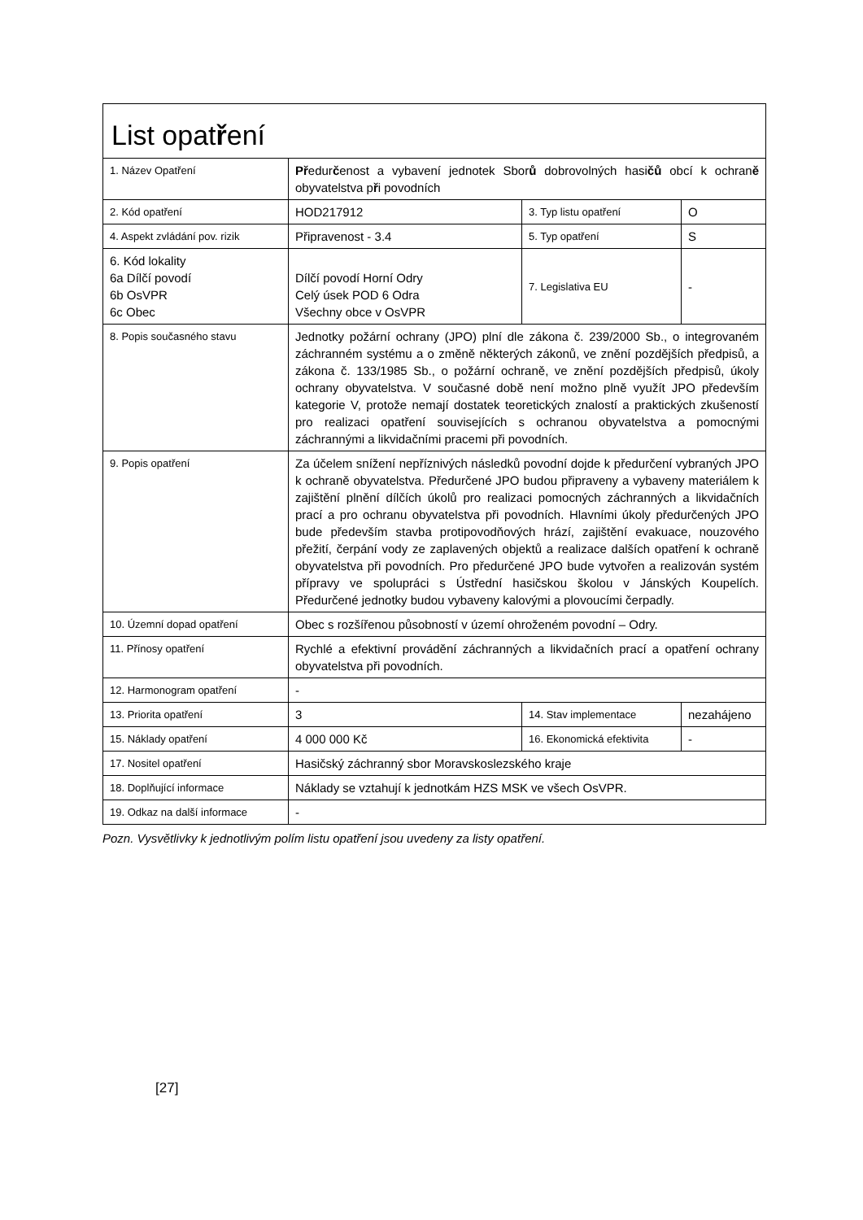| List opat ř ení | | | |
| 1. Název Opatření | Př edur č enost a vybavení jednotek Sbor ů dobrovolných hasi čů obcí k ochran ě obyvatelstva p ř i povodních | | |
| 2. Kód opatření | HOD217912 | 3. Typ listu opatření | O |
| 4. Aspekt zvládání pov. rizik | Připravenost - 3.4 | 5. Typ opatření | S |
| 6. Kód lokality 6a Dílčí povodí 6b OsVPR 6c Obec | Dílčí povodí Horní Odry Celý úsek POD 6 Odra Všechny obce v OsVPR | 7. Legislativa EU | - |
| 8. Popis současného stavu | Jednotky požární ochrany (JPO) plní dle zákona č. 239/2000 Sb., o integrovaném záchranném systému a o změně některých zákonů, ve znění pozdějších předpisů, a zákona č. 133/1985 Sb., o požární ochraně, ve znění pozdějších předpisů, úkoly ochrany obyvatelstva. V současné době není možno plně využít JPO především kategorie V, protože nemají dostatek teoretických znalostí a praktických zkušeností pro realizaci opatření souvisejících s ochranou obyvatelstva a pomocnými záchrannými a likvidačními pracemi při povodních. | | |
| 9. Popis opatření | Za účelem snížení nepříznivých následků povodní dojde k předurčení vybraných JPO k ochraně obyvatelstva. Předurčené JPO budou připraveny a vybaveny materiálem k zajištění plnění dílčích úkolů pro realizaci pomocných záchranných a likvidačních prací a pro ochranu obyvatelstva při povodních. Hlavními úkoly předurčených JPO bude především stavba protipovodňových hrází, zajištění evakuace, nouzového přežití, čerpání vody ze zaplavených objektů a realizace dalších opatření k ochraně obyvatelstva při povodních. Pro předurčené JPO bude vytvořen a realizován systém přípravy ve spolupráci s Ústřední hasičskou školou v Jánských Koupelích. Předurčené jednotky budou vybaveny kalovými a plovoucími čerpadly. | | |
| 10. Územní dopad opatření | Obec s rozšířenou působností v území ohroženém povodní – Odry. | | |
| 11. Přínosy opatření | Rychlé a efektivní provádění záchranných a likvidačních prací a opatření ochrany obyvatelstva při povodních. | | |
| 12. Harmonogram opatření | - | | |
| 13. Priorita opatření | 3 | 14. Stav implementace | nezahájeno |
| 15. Náklady opatření | 4 000 000 Kč | 16. Ekonomická efektivita | - |
| 17. Nositel opatření | Hasičský záchranný sbor Moravskoslezského kraje | | |
| 18. Doplňující informace | Náklady se vztahují k jednotkám HZS MSK ve všech OsVPR. | | |
| 19. Odkaz na další informace | - | | |
Pozn. Vysvětlivky k jednotlivým polím listu opatření jsou uvedeny za listy opatření.
[27]